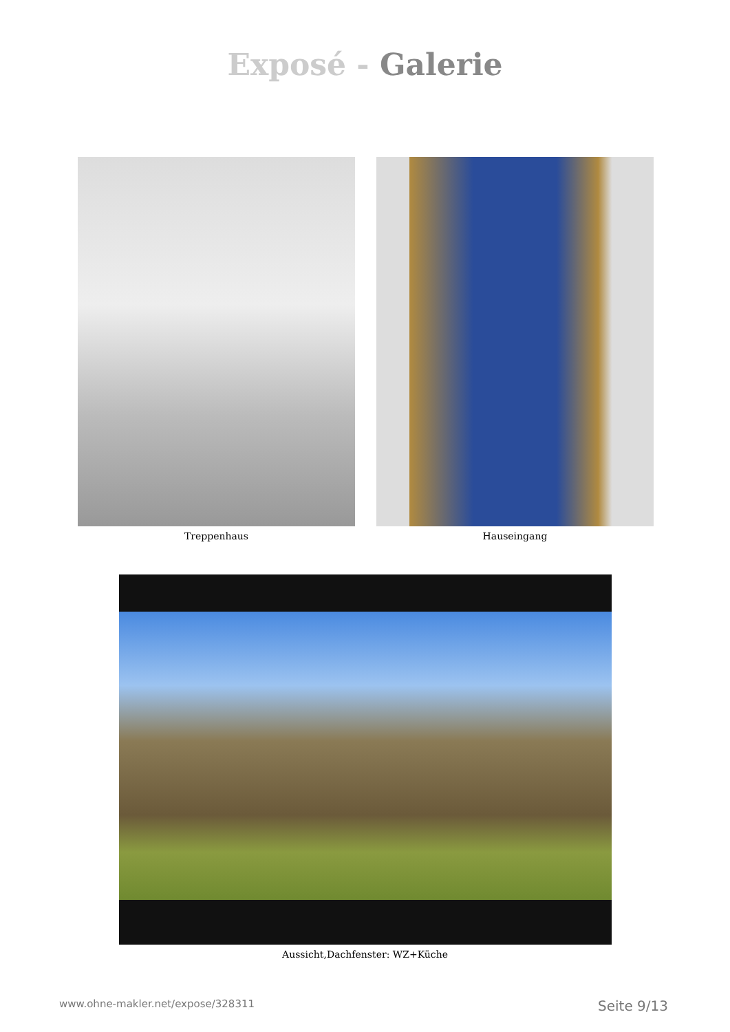Exposé - Galerie
Treppenhaus Hauseingang
Aussicht,Dachfenster: WZ+Küche
www.ohne-makler.net/expose/328311 Seite 9/13